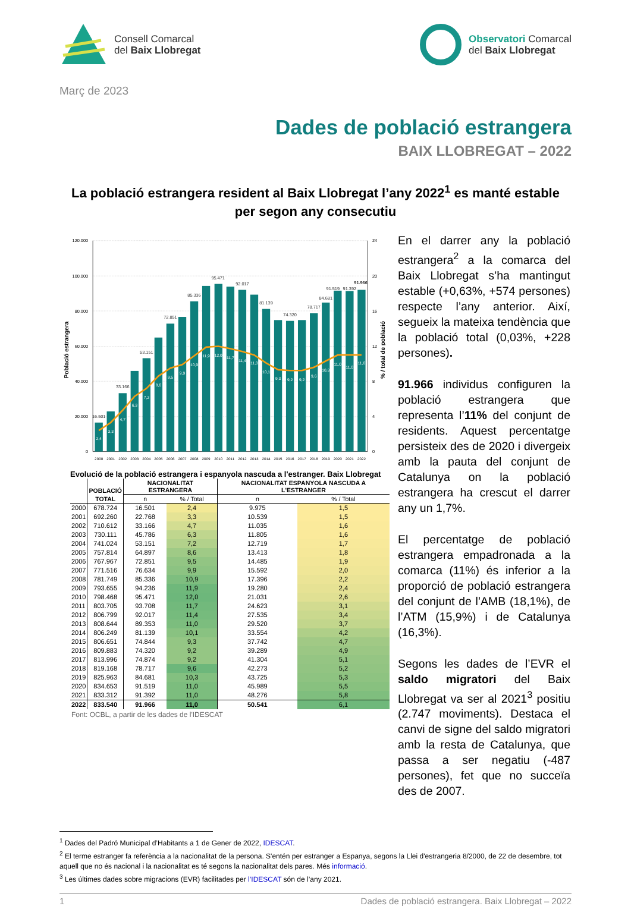Consell Comarcal
del Baix Llobregat
Observatori Comarcal
del Baix Llobregat
Març de 2023
Dades de població estrangera
BAIX LLOBREGAT – 2022
La població estrangera resident al Baix Llobregat l’any 2022<sup>1</sup> es manté estable per segon any consecutiu
120.000
100.000
80.000
60.000
40.000
20.000
0
24
20
16
12
8
4
0
Població estrangera
% / total de població
16.501
33.166
53.151
72.851
85.336
95.471
92.017
81.139
74.320
78.717
84.681
91.519
91.392
91.966
2,4
3,3
4,7
6,3
7,2
8,6
9,5
9,9
10,9
11,9
12,0
11,7
11,4
11,0
10,1
9,3
9,2
9,2
9,6
10,3
11,0
11,0
11,0
2000
2001
2002
2003
2004
2005
2006
2007
2008
2009
2010
2011
2012
2013
2014
2015
2016
2017
2018
2019
2020
2021
2022
Evolució de la població estrangera i espanyola nascuda a l'estranger. Baix Llobregat
| | POBLACIÓ | NACIONALITAT ESTRANGERA | | NACIONALITAT ESPANYOLA NASCUDA A L'ESTRANGER | |
| --- | --- | --- | --- | --- | --- |
| | TOTAL | n | % / Total | n | % / Total |
| 2000 | 678.724 | 16.501 | 2,4 | 9.975 | 1,5 |
| 2001 | 692.260 | 22.768 | 3,3 | 10.539 | 1,5 |
| 2002 | 710.612 | 33.166 | 4,7 | 11.035 | 1,6 |
| 2003 | 730.111 | 45.786 | 6,3 | 11.805 | 1,6 |
| 2004 | 741.024 | 53.151 | 7,2 | 12.719 | 1,7 |
| 2005 | 757.814 | 64.897 | 8,6 | 13.413 | 1,8 |
| 2006 | 767.967 | 72.851 | 9,5 | 14.485 | 1,9 |
| 2007 | 771.516 | 76.634 | 9,9 | 15.592 | 2,0 |
| 2008 | 781.749 | 85.336 | 10,9 | 17.396 | 2,2 |
| 2009 | 793.655 | 94.236 | 11,9 | 19.280 | 2,4 |
| 2010 | 798.468 | 95.471 | 12,0 | 21.031 | 2,6 |
| 2011 | 803.705 | 93.708 | 11,7 | 24.623 | 3,1 |
| 2012 | 806.799 | 92.017 | 11,4 | 27.535 | 3,4 |
| 2013 | 808.644 | 89.353 | 11,0 | 29.520 | 3,7 |
| 2014 | 806.249 | 81.139 | 10,1 | 33.554 | 4,2 |
| 2015 | 806.651 | 74.844 | 9,3 | 37.742 | 4,7 |
| 2016 | 809.883 | 74.320 | 9,2 | 39.289 | 4,9 |
| 2017 | 813.996 | 74.874 | 9,2 | 41.304 | 5,1 |
| 2018 | 819.168 | 78.717 | 9,6 | 42.273 | 5,2 |
| 2019 | 825.963 | 84.681 | 10,3 | 43.725 | 5,3 |
| 2020 | 834.653 | 91.519 | 11,0 | 45.989 | 5,5 |
| 2021 | 833.312 | 91.392 | 11,0 | 48.276 | 5,8 |
| 2022 | 833.540 | 91.966 | 11,0 | 50.541 | 6,1 |
Font: OCBL, a partir de les dades de l'IDESCAT
En el darrer any la població estrangera<sup>2</sup> a la comarca del Baix Llobregat s’ha mantingut estable (+0,63%, +574 persones) respecte l’any anterior. Així, segueix la mateixa tendència que la població total (0,03%, +228 persones).
91.966 individus configuren la població estrangera que representa l’11% del conjunt de residents. Aquest percentatge persisteix des de 2020 i divergeix amb la pauta del conjunt de Catalunya on la població estrangera ha crescut el darrer any un 1,7%.
El percentatge de població estrangera empadronada a la comarca (11%) és inferior a la proporció de població estrangera del conjunt de l’AMB (18,1%), de l’ATM (15,9%) i de Catalunya (16,3%).
Segons les dades de l’EVR el saldo migratori del Baix Llobregat va ser al 2021<sup>3</sup> positiu (2.747 moviments). Destaca el canvi de signe del saldo migratori amb la resta de Catalunya, que passa a ser negatiu (-487 persones), fet que no succeïa des de 2007.
<sup>1</sup> Dades del Padró Municipal d’Habitants a 1 de Gener de 2022, IDESCAT.
<sup>2</sup> El terme estranger fa referència a la nacionalitat de la persona. S'entén per estranger a Espanya, segons la Llei d'estrangeria 8/2000, de 22 de desembre, tot aquell que no és nacional i la nacionalitat es té segons la nacionalitat dels pares. Més informació.
<sup>3</sup> Les últimes dades sobre migracions (EVR) facilitades per l’IDESCAT són de l’any 2021.
1 Dades de població estrangera. Baix Llobregat – 2022